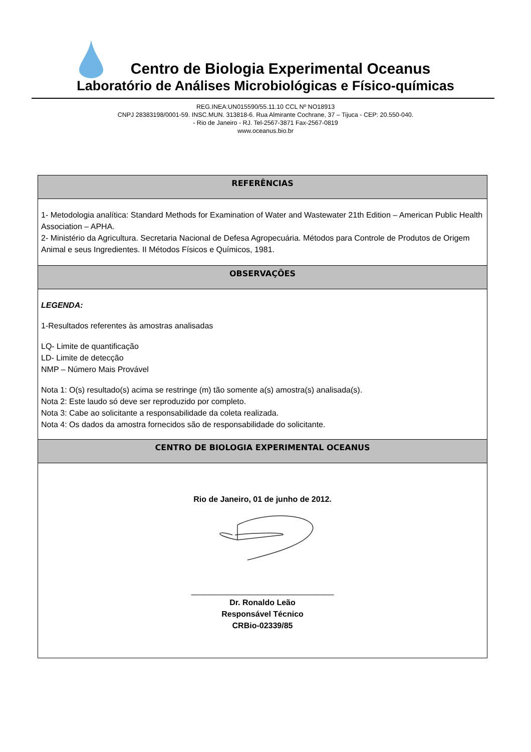Centro de Biologia Experimental Oceanus
Laboratório de Análises Microbiológicas e Físico-químicas
REG.INEA:UN015590/55.11.10 CCL Nº NO18913
CNPJ 28383198/0001-59. INSC.MUN. 313818-6. Rua Almirante Cochrane, 37 – Tijuca - CEP: 20.550-040.
- Rio de Janeiro - RJ. Tel-2567-3871 Fax-2567-0819
www.oceanus.bio.br
| REFERÊNCIAS |
| --- |
| 1- Metodologia analítica: Standard Methods for Examination of Water and Wastewater 21th Edition – American Public Health Association – APHA. 2- Ministério da Agricultura. Secretaria Nacional de Defesa Agropecuária. Métodos para Controle de Produtos de Origem Animal e seus Ingredientes. II Métodos Físicos e Químicos, 1981. |
| OBSERVAÇÕES |
| LEGENDA: 1-Resultados referentes às amostras analisadas LQ- Limite de quantificação LD- Limite de detecção NMP – Número Mais Provável Nota 1: O(s) resultado(s) acima se restringe (m) tão somente a(s) amostra(s) analisada(s). Nota 2: Este laudo só deve ser reproduzido por completo. Nota 3: Cabe ao solicitante a responsabilidade da coleta realizada. Nota 4: Os dados da amostra fornecidos são de responsabilidade do solicitante. |
| CENTRO DE BIOLOGIA EXPERIMENTAL OCEANUS |
| Rio de Janeiro, 01 de junho de 2012. ________________________________ Dr. Ronaldo Leão Responsável Técnico CRBio-02339/85 |